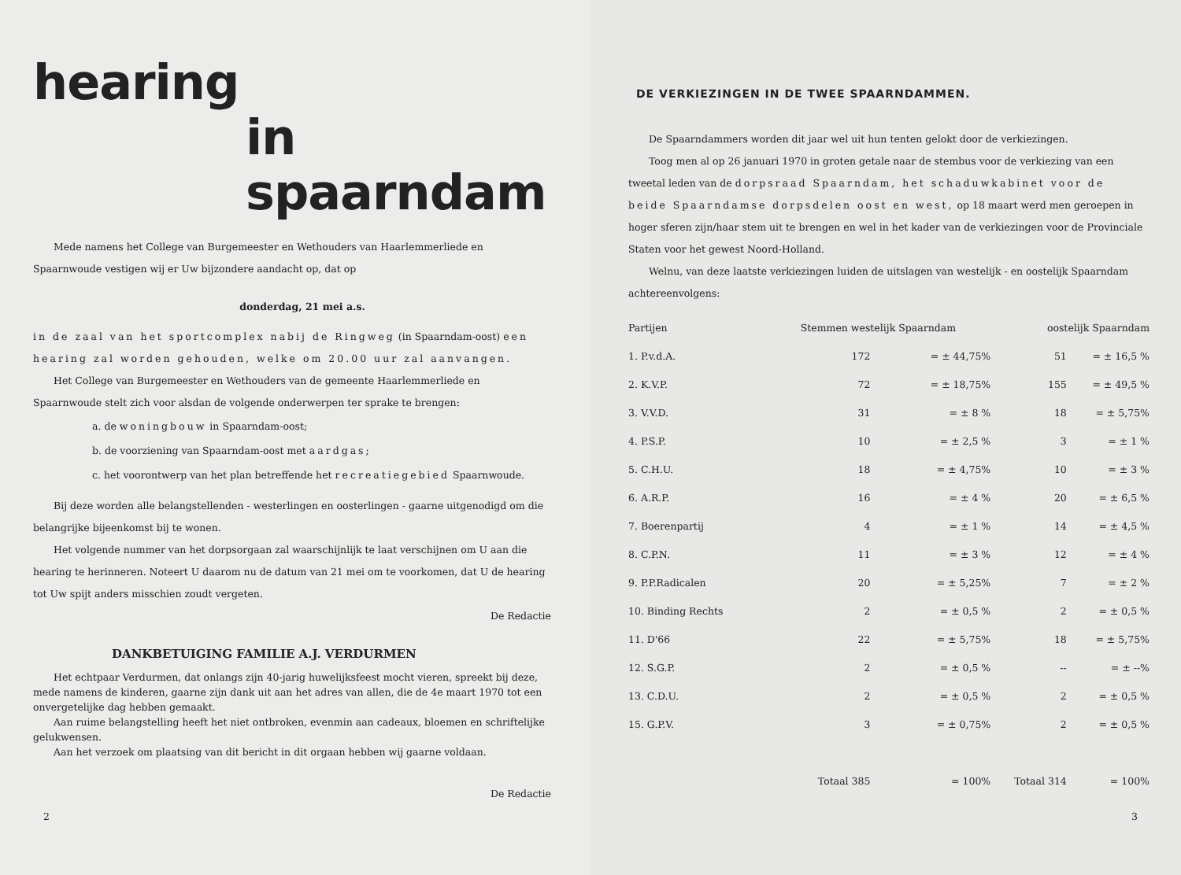hearing
in spaarndam
Mede namens het College van Burgemeester en Wethouders van Haarlemmerliede en Spaarnwoude vestigen wij er Uw bijzondere aandacht op, dat op
donderdag, 21 mei a.s.
in de zaal van het sportcomplex nabij de Ringweg (in Spaarndam-oost) een hearing zal worden gehouden, welke om 20.00 uur zal aanvangen.
Het College van Burgemeester en Wethouders van de gemeente Haarlemmerliede en Spaarnwoude stelt zich voor alsdan de volgende onderwerpen ter sprake te brengen:
a. de woningbouw in Spaarndam-oost;
b. de voorziening van Spaarndam-oost met aardgas;
c. het voorontwerp van het plan betreffende het recreatiegebied Spaarnwoude.
Bij deze worden alle belangstellenden - westerlingen en oosterlingen - gaarne uitgenodigd om die belangrijke bijeenkomst bij te wonen.
Het volgende nummer van het dorpsorgaan zal waarschijnlijk te laat verschijnen om U aan die hearing te herinneren. Noteert U daarom nu de datum van 21 mei om te voorkomen, dat U de hearing tot Uw spijt anders misschien zoudt vergeten.
De Redactie
DANKBETUIGING FAMILIE A.J. VERDURMEN
Het echtpaar Verdurmen, dat onlangs zijn 40-jarig huwelijksfeest mocht vieren, spreekt bij deze, mede namens de kinderen, gaarne zijn dank uit aan het adres van allen, die de 4e maart 1970 tot een onvergetelijke dag hebben gemaakt.
Aan ruime belangstelling heeft het niet ontbroken, evenmin aan cadeaux, bloemen en schriftelijke gelukwensen.
Aan het verzoek om plaatsing van dit bericht in dit orgaan hebben wij gaarne voldaan.
De Redactie
2
DE VERKIEZINGEN IN DE TWEE SPAARNDAMMEN.
De Spaarndammers worden dit jaar wel uit hun tenten gelokt door de verkiezingen.
Toog men al op 26 januari 1970 in groten getale naar de stembus voor de verkiezing van een tweetal leden van de dorpsraad Spaarndam, het schaduwkabinet voor de beide Spaarndamse dorpsdelen oost en west, op 18 maart werd men geroepen in hoger sferen zijn/haar stem uit te brengen en wel in het kader van de verkiezingen voor de Provinciale Staten voor het gewest Noord-Holland.
Welnu, van deze laatste verkiezingen luiden de uitslagen van westelijk - en oostelijk Spaarndam achtereenvolgens:
| Partijen | Stemmen westelijk Spaarndam | | oostelijk Spaarndam | |
| --- | --- | --- | --- | --- |
| 1. P.v.d.A. | 172 | = ± 44,75% | 51 | = ± 16,5 % |
| 2. K.V.P. | 72 | = ± 18,75% | 155 | = ± 49,5 % |
| 3. V.V.D. | 31 | = ± 8 % | 18 | = ± 5,75% |
| 4. P.S.P. | 10 | = ± 2,5 % | 3 | = ± 1 % |
| 5. C.H.U. | 18 | = ± 4,75% | 10 | = ± 3 % |
| 6. A.R.P. | 16 | = ± 4 % | 20 | = ± 6,5 % |
| 7. Boerenpartij | 4 | = ± 1 % | 14 | = ± 4,5 % |
| 8. C.P.N. | 11 | = ± 3 % | 12 | = ± 4 % |
| 9. P.P.Radicalen | 20 | = ± 5,25% | 7 | = ± 2 % |
| 10. Binding Rechts | 2 | = ± 0,5 % | 2 | = ± 0,5 % |
| 11. D'66 | 22 | = ± 5,75% | 18 | = ± 5,75% |
| 12. S.G.P. | 2 | = ± 0,5 % | -- | = ± --% |
| 13. C.D.U. | 2 | = ± 0,5 % | 2 | = ± 0,5 % |
| 15. G.P.V. | 3 | = ± 0,75% | 2 | = ± 0,5 % |
| | Totaal 385 | = 100% | Totaal 314 | = 100% |
3